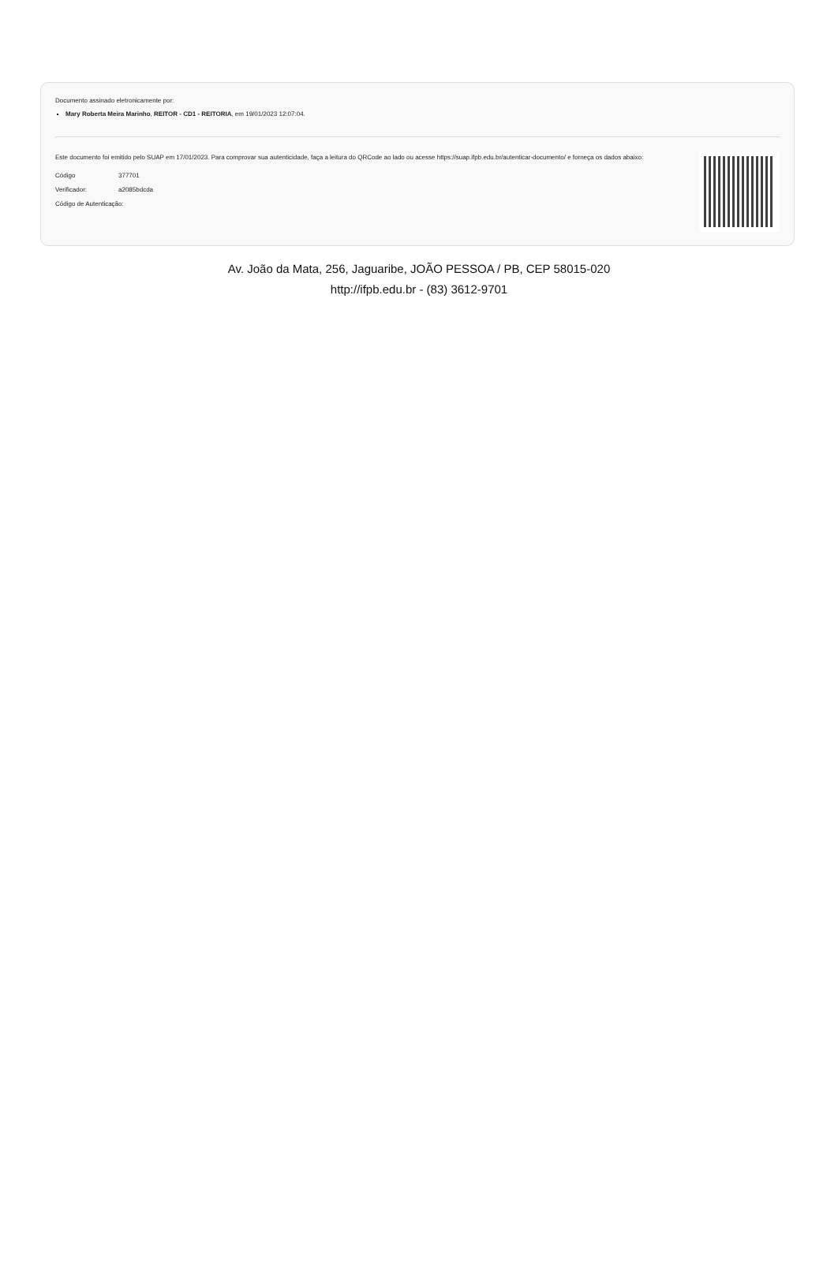Documento assinado eletronicamente por:
Mary Roberta Meira Marinho, REITOR - CD1 - REITORIA, em 19/01/2023 12:07:04.
Este documento foi emitido pelo SUAP em 17/01/2023. Para comprovar sua autenticidade, faça a leitura do QRCode ao lado ou acesse https://suap.ifpb.edu.br/autenticar-documento/ e forneça os dados abaixo:
| Código | 377701 |
| Verificador: | a2085bdcda |
| Código de Autenticação: | |
Av. João da Mata, 256, Jaguaribe, JOÃO PESSOA / PB, CEP 58015-020
http://ifpb.edu.br - (83) 3612-9701